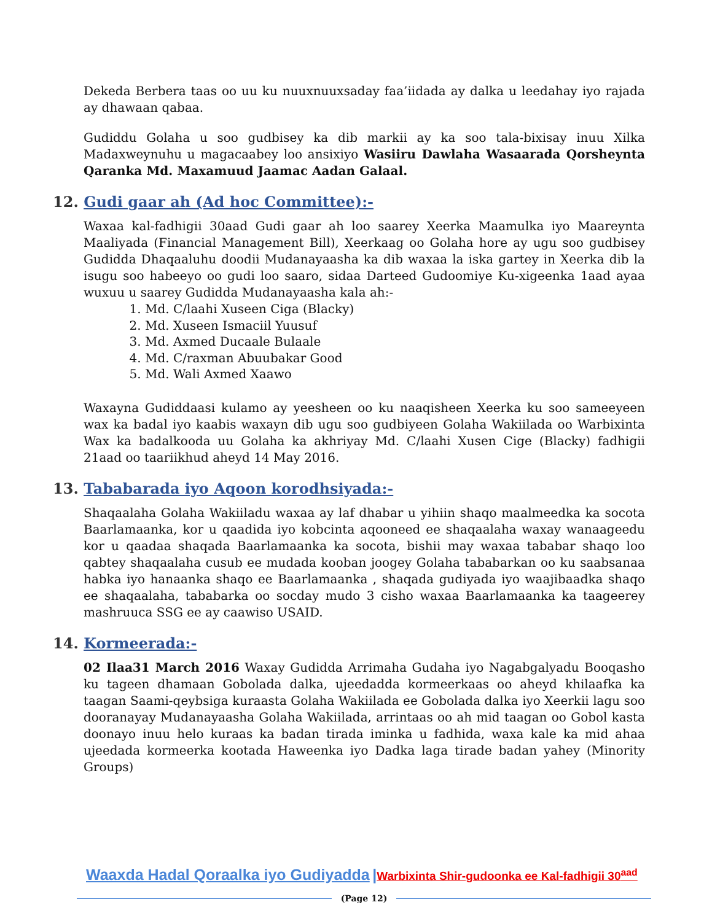Dekeda Berbera taas oo uu ku nuuxnuuxsaday faa’iidada ay dalka u leedahay iyo rajada ay dhawaan qabaa.
Gudiddu Golaha u soo gudbisey ka dib markii ay ka soo tala-bixisay inuu Xilka Madaxweynuhu u magacaabey loo ansixiyo Wasiiru Dawlaha Wasaarada Qorsheynta Qaranka Md. Maxamuud Jaamac Aadan Galaal.
12. Gudi gaar ah (Ad hoc Committee):-
Waxaa kal-fadhigii 30aad Gudi gaar ah loo saarey Xeerka Maamulka iyo Maareynta Maaliyada (Financial Management Bill), Xeerkaag oo Golaha hore ay ugu soo gudbisey Gudidda Dhaqaaluhu doodii Mudanayaasha ka dib waxaa la iska gartey in Xeerka dib la isugu soo habeeyo oo gudi loo saaro, sidaa Darteed Gudoomiye Ku-xigeenka 1aad ayaa wuxuu u saarey Gudidda Mudanayaasha kala ah:-
1. Md. C/laahi Xuseen Ciga (Blacky)
2. Md. Xuseen Ismaciil Yuusuf
3. Md. Axmed Ducaale Bulaale
4. Md. C/raxman Abuubakar Good
5. Md. Wali Axmed Xaawo
Waxayna Gudiddaasi kulamo ay yeesheen oo ku naaqisheen Xeerka ku soo sameeyeen wax ka badal iyo kaabis waxayn dib ugu soo gudbiyeen Golaha Wakiilada oo Warbixinta Wax ka badalkooda uu Golaha ka akhriyay Md. C/laahi Xusen Cige (Blacky) fadhigii 21aad oo taariikhud aheyd 14 May 2016.
13. Tababarada iyo Aqoon korodhsiyada:-
Shaqaalaha Golaha Wakiiladu waxaa ay laf dhabar u yihiin shaqo maalmeedka ka socota Baarlamaanka, kor u qaadida iyo kobcinta aqooneed ee shaqaalaha waxay wanaageedu kor u qaadaa shaqada Baarlamaanka ka socota, bishii may waxaa tababar shaqo loo qabtey shaqaalaha cusub ee mudada kooban joogey Golaha tababarkan oo ku saabsanaa habka iyo hanaanka shaqo ee Baarlamaanka , shaqada gudiyada iyo waajibaadka shaqo ee shaqaalaha, tababarka oo socday mudo 3 cisho waxaa Baarlamaanka ka taageerey mashruuca SSG ee ay caawiso USAID.
14. Kormeerada:-
02 Ilaa31 March 2016 Waxay Gudidda Arrimaha Gudaha iyo Nagabgalyadu Booqasho ku tageen dhamaan Gobolada dalka, ujeedadda kormeerkaas oo aheyd khilaafka ka taagan Saami-qeybsiga kuraasta Golaha Wakiilada ee Gobolada dalka iyo Xeerkii lagu soo dooranayay Mudanayaasha Golaha Wakiilada, arrintaas oo ah mid taagan oo Gobol kasta doonayo inuu helo kuraas ka badan tirada iminka u fadhida, waxa kale ka mid ahaa ujeedada kormeerka kootada Haweenka iyo Dadka laga tirade badan yahey (Minority Groups)
Waaxda Hadal Qoraalka iyo Gudiyadda |Warbixinta Shir-gudoonka ee Kal-fadhigii 30<sup>aad</sup>
(Page 12)